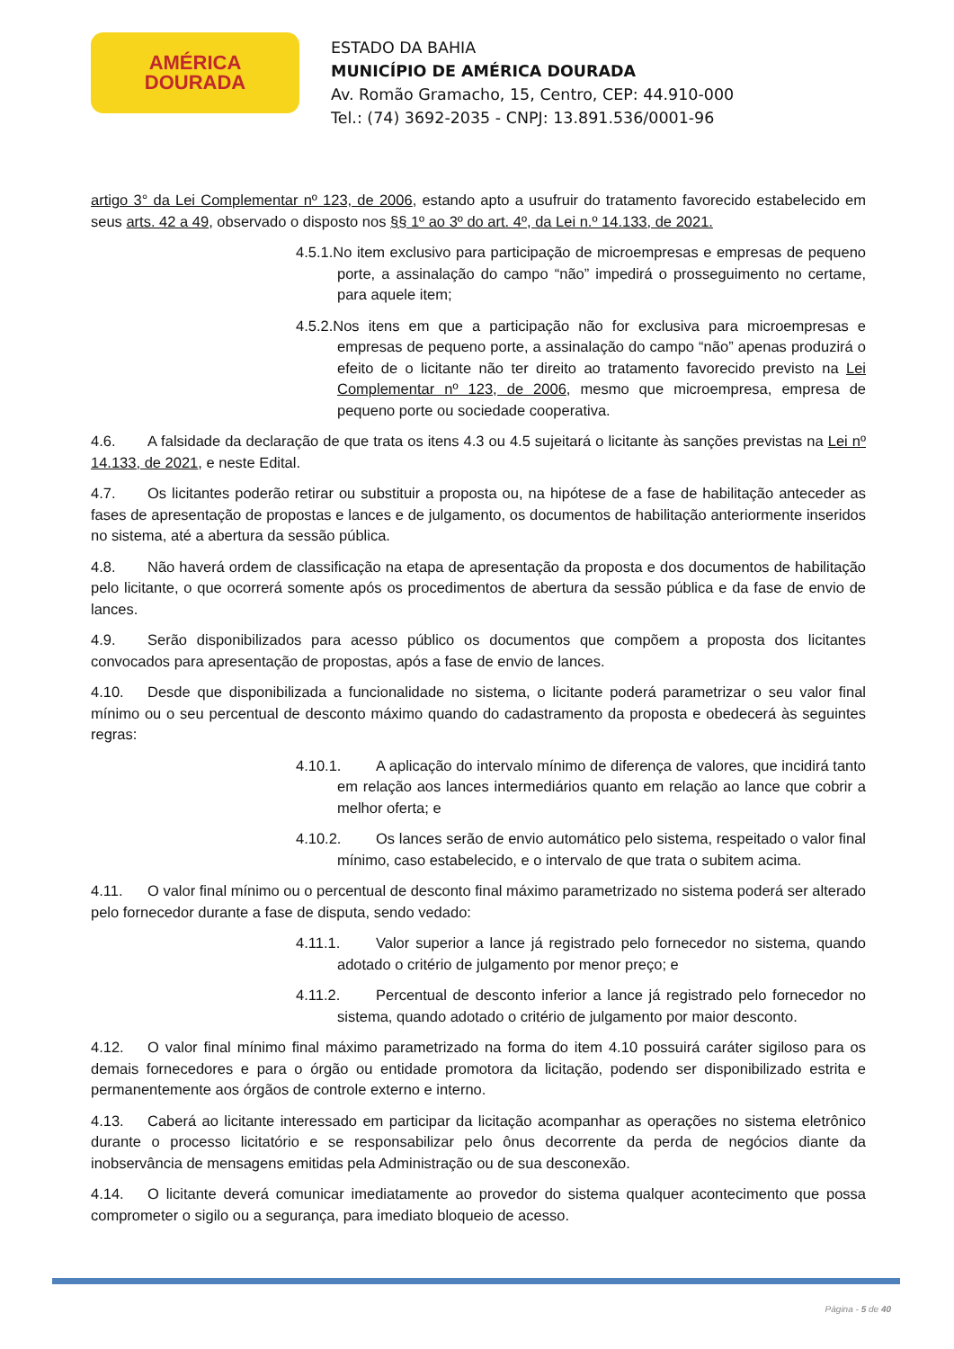AMÉRICA
DOURADA
ESTADO DA BAHIA
MUNICÍPIO DE AMÉRICA DOURADA
Av. Romão Gramacho, 15, Centro, CEP: 44.910-000
Tel.: (74) 3692-2035 - CNPJ: 13.891.536/0001-96
artigo 3° da Lei Complementar nº 123, de 2006, estando apto a usufruir do tratamento favorecido estabelecido em seus arts. 42 a 49, observado o disposto nos §§ 1º ao 3º do art. 4º, da Lei n.º 14.133, de 2021.
4.5.1.No item exclusivo para participação de microempresas e empresas de pequeno porte, a assinalação do campo “não” impedirá o prosseguimento no certame, para aquele item;
4.5.2.Nos itens em que a participação não for exclusiva para microempresas e empresas de pequeno porte, a assinalação do campo “não” apenas produzirá o efeito de o licitante não ter direito ao tratamento favorecido previsto na Lei Complementar nº 123, de 2006, mesmo que microempresa, empresa de pequeno porte ou sociedade cooperativa.
4.6. A falsidade da declaração de que trata os itens 4.3 ou 4.5 sujeitará o licitante às sanções previstas na Lei nº 14.133, de 2021, e neste Edital.
4.7. Os licitantes poderão retirar ou substituir a proposta ou, na hipótese de a fase de habilitação anteceder as fases de apresentação de propostas e lances e de julgamento, os documentos de habilitação anteriormente inseridos no sistema, até a abertura da sessão pública.
4.8. Não haverá ordem de classificação na etapa de apresentação da proposta e dos documentos de habilitação pelo licitante, o que ocorrerá somente após os procedimentos de abertura da sessão pública e da fase de envio de lances.
4.9. Serão disponibilizados para acesso público os documentos que compõem a proposta dos licitantes convocados para apresentação de propostas, após a fase de envio de lances.
4.10. Desde que disponibilizada a funcionalidade no sistema, o licitante poderá parametrizar o seu valor final mínimo ou o seu percentual de desconto máximo quando do cadastramento da proposta e obedecerá às seguintes regras:
4.10.1. A aplicação do intervalo mínimo de diferença de valores, que incidirá tanto em relação aos lances intermediários quanto em relação ao lance que cobrir a melhor oferta; e
4.10.2. Os lances serão de envio automático pelo sistema, respeitado o valor final mínimo, caso estabelecido, e o intervalo de que trata o subitem acima.
4.11. O valor final mínimo ou o percentual de desconto final máximo parametrizado no sistema poderá ser alterado pelo fornecedor durante a fase de disputa, sendo vedado:
4.11.1. Valor superior a lance já registrado pelo fornecedor no sistema, quando adotado o critério de julgamento por menor preço; e
4.11.2. Percentual de desconto inferior a lance já registrado pelo fornecedor no sistema, quando adotado o critério de julgamento por maior desconto.
4.12. O valor final mínimo final máximo parametrizado na forma do item 4.10 possuirá caráter sigiloso para os demais fornecedores e para o órgão ou entidade promotora da licitação, podendo ser disponibilizado estrita e permanentemente aos órgãos de controle externo e interno.
4.13. Caberá ao licitante interessado em participar da licitação acompanhar as operações no sistema eletrônico durante o processo licitatório e se responsabilizar pelo ônus decorrente da perda de negócios diante da inobservância de mensagens emitidas pela Administração ou de sua desconexão.
4.14. O licitante deverá comunicar imediatamente ao provedor do sistema qualquer acontecimento que possa comprometer o sigilo ou a segurança, para imediato bloqueio de acesso.
Página - 5 de 40